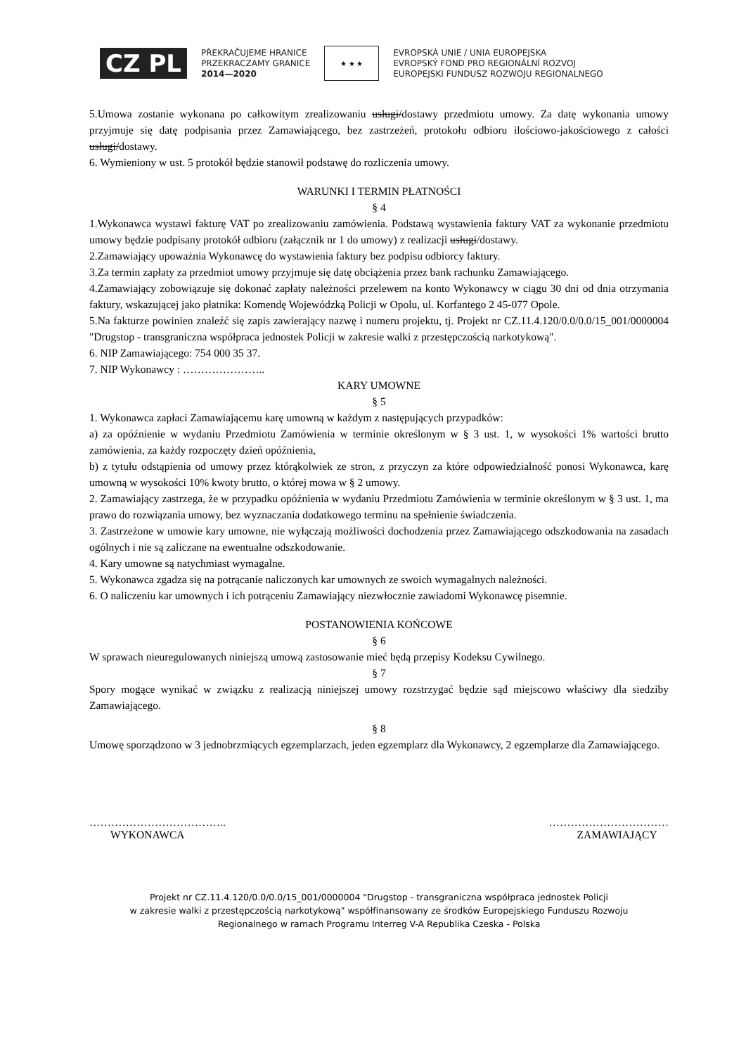CZ PL
PŘEKRAČUJEME HRANICE
PRZEKRACZAMY GRANICE
2014—2020
★ ★ ★
EVROPSKÁ UNIE / UNIA EUROPEJSKA
EVROPSKÝ FOND PRO REGIONÁLNÍ ROZVOJ
EUROPEJSKI FUNDUSZ ROZWOJU REGIONALNEGO
5.Umowa zostanie wykonana po całkowitym zrealizowaniu usługi/dostawy przedmiotu umowy. Za datę wykonania umowy przyjmuje się datę podpisania przez Zamawiającego, bez zastrzeżeń, protokołu odbioru ilościowo-jakościowego z całości usługi/dostawy.
6. Wymieniony w ust. 5 protokół będzie stanowił podstawę do rozliczenia umowy.
WARUNKI I TERMIN PŁATNOŚCI
§ 4
1.Wykonawca wystawi fakturę VAT po zrealizowaniu zamówienia. Podstawą wystawienia faktury VAT za wykonanie przedmiotu umowy będzie podpisany protokół odbioru (załącznik nr 1 do umowy) z realizacji usługi/dostawy.
2.Zamawiający upoważnia Wykonawcę do wystawienia faktury bez podpisu odbiorcy faktury.
3.Za termin zapłaty za przedmiot umowy przyjmuje się datę obciążenia przez bank rachunku Zamawiającego.
4.Zamawiający zobowiązuje się dokonać zapłaty należności przelewem na konto Wykonawcy w ciągu 30 dni od dnia otrzymania faktury, wskazującej jako płatnika: Komendę Wojewódzką Policji w Opolu, ul. Korfantego 2 45-077 Opole.
5.Na fakturze powinien znaleźć się zapis zawierający nazwę i numeru projektu, tj. Projekt nr CZ.11.4.120/0.0/0.0/15_001/0000004 "Drugstop - transgraniczna współpraca jednostek Policji w zakresie walki z przestępczością narkotykową".
6. NIP Zamawiającego: 754 000 35 37.
7. NIP Wykonawcy : …………………..
KARY UMOWNE
§ 5
1. Wykonawca zapłaci Zamawiającemu karę umowną w każdym z następujących przypadków:
a) za opóźnienie w wydaniu Przedmiotu Zamówienia w terminie określonym w § 3 ust. 1, w wysokości 1% wartości brutto zamówienia, za każdy rozpoczęty dzień opóźnienia,
b) z tytułu odstąpienia od umowy przez którąkolwiek ze stron, z przyczyn za które odpowiedzialność ponosi Wykonawca, karę umowną w wysokości 10% kwoty brutto, o której mowa w § 2 umowy.
2. Zamawiający zastrzega, że w przypadku opóźnienia w wydaniu Przedmiotu Zamówienia w terminie określonym w § 3 ust. 1, ma prawo do rozwiązania umowy, bez wyznaczania dodatkowego terminu na spełnienie świadczenia.
3. Zastrzeżone w umowie kary umowne, nie wyłączają możliwości dochodzenia przez Zamawiającego odszkodowania na zasadach ogólnych i nie są zaliczane na ewentualne odszkodowanie.
4. Kary umowne są natychmiast wymagalne.
5. Wykonawca zgadza się na potrącanie naliczonych kar umownych ze swoich wymagalnych należności.
6. O naliczeniu kar umownych i ich potrąceniu Zamawiający niezwłocznie zawiadomi Wykonawcę pisemnie.
POSTANOWIENIA KOŃCOWE
§ 6
W sprawach nieuregulowanych niniejszą umową zastosowanie mieć będą przepisy Kodeksu Cywilnego.
§ 7
Spory mogące wynikać w związku z realizacją niniejszej umowy rozstrzygać będzie sąd miejscowo właściwy dla siedziby Zamawiającego.
§ 8
Umowę sporządzono w 3 jednobrzmiących egzemplarzach, jeden egzemplarz dla Wykonawcy, 2 egzemplarze dla Zamawiającego.
………………………………..
WYKONAWCA
……………………………
ZAMAWIAJĄCY
Projekt nr CZ.11.4.120/0.0/0.0/15_001/0000004 "Drugstop - transgraniczna współpraca jednostek Policji
w zakresie walki z przestępczością narkotykową" współfinansowany ze środków Europejskiego Funduszu Rozwoju
Regionalnego w ramach Programu Interreg V-A Republika Czeska - Polska